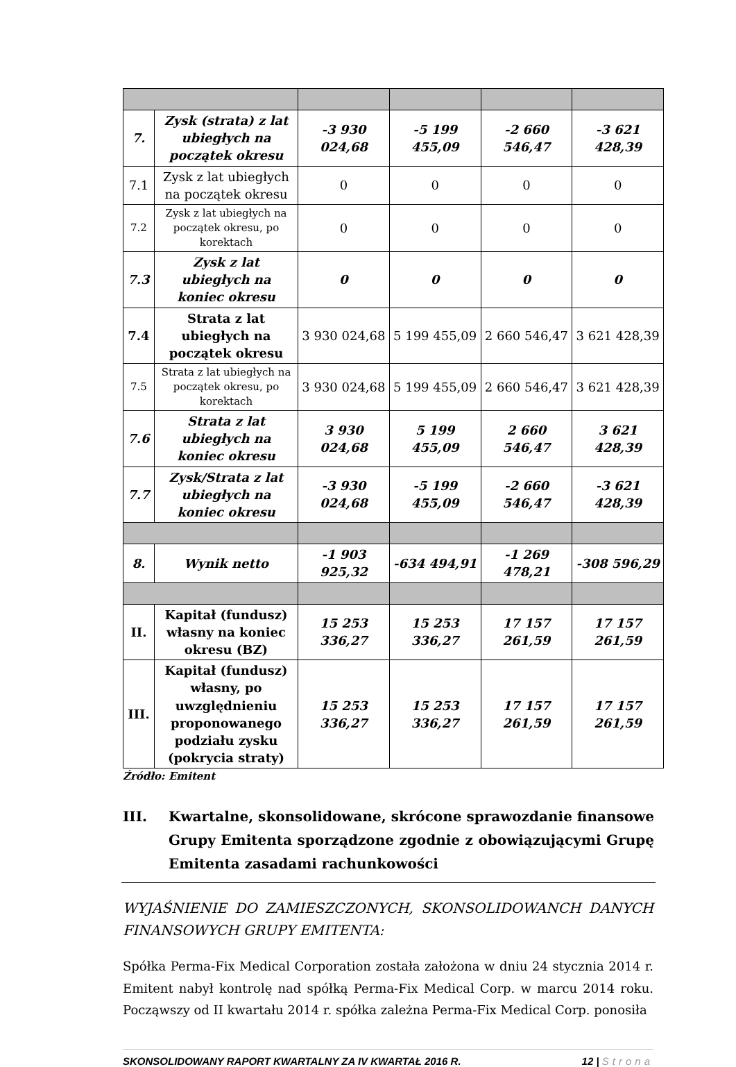| 7. | Zysk (strata) z lat ubiegłych na początek okresu | -3 930 024,68 | -5 199 455,09 | -2 660 546,47 | -3 621 428,39 |
| 7.1 | Zysk z lat ubiegłych na początek okresu | 0 | 0 | 0 | 0 |
| 7.2 | Zysk z lat ubiegłych na początek okresu, po korektach | 0 | 0 | 0 | 0 |
| 7.3 | Zysk z lat ubiegłych na koniec okresu | 0 | 0 | 0 | 0 |
| 7.4 | Strata z lat ubiegłych na początek okresu | 3 930 024,68 | 5 199 455,09 | 2 660 546,47 | 3 621 428,39 |
| 7.5 | Strata z lat ubiegłych na początek okresu, po korektach | 3 930 024,68 | 5 199 455,09 | 2 660 546,47 | 3 621 428,39 |
| 7.6 | Strata z lat ubiegłych na koniec okresu | 3 930 024,68 | 5 199 455,09 | 2 660 546,47 | 3 621 428,39 |
| 7.7 | Zysk/Strata z lat ubiegłych na koniec okresu | -3 930 024,68 | -5 199 455,09 | -2 660 546,47 | -3 621 428,39 |
| 8. | Wynik netto | -1 903 925,32 | -634 494,91 | -1 269 478,21 | -308 596,29 |
| II. | Kapitał (fundusz) własny na koniec okresu (BZ) | 15 253 336,27 | 15 253 336,27 | 17 157 261,59 | 17 157 261,59 |
| III. | Kapitał (fundusz) własny, po uwzględnieniu proponowanego podziału zysku (pokrycia straty) | 15 253 336,27 | 15 253 336,27 | 17 157 261,59 | 17 157 261,59 |
Źródło: Emitent
III. Kwartalne, skonsolidowane, skrócone sprawozdanie finansowe Grupy Emitenta sporządzone zgodnie z obowiązującymi Grupę Emitenta zasadami rachunkowości
WYJAŚNIENIE DO ZAMIESZCZONYCH, SKONSOLIDOWANCH DANYCH FINANSOWYCH GRUPY EMITENTA:
Spółka Perma-Fix Medical Corporation została założona w dniu 24 stycznia 2014 r. Emitent nabył kontrolę nad spółką Perma-Fix Medical Corp. w marcu 2014 roku. Począwszy od II kwartału 2014 r. spółka zależna Perma-Fix Medical Corp. ponosiła
SKONSOLIDOWANY RAPORT KWARTALNY ZA IV KWARTAŁ 2016 R. 12 | Strona